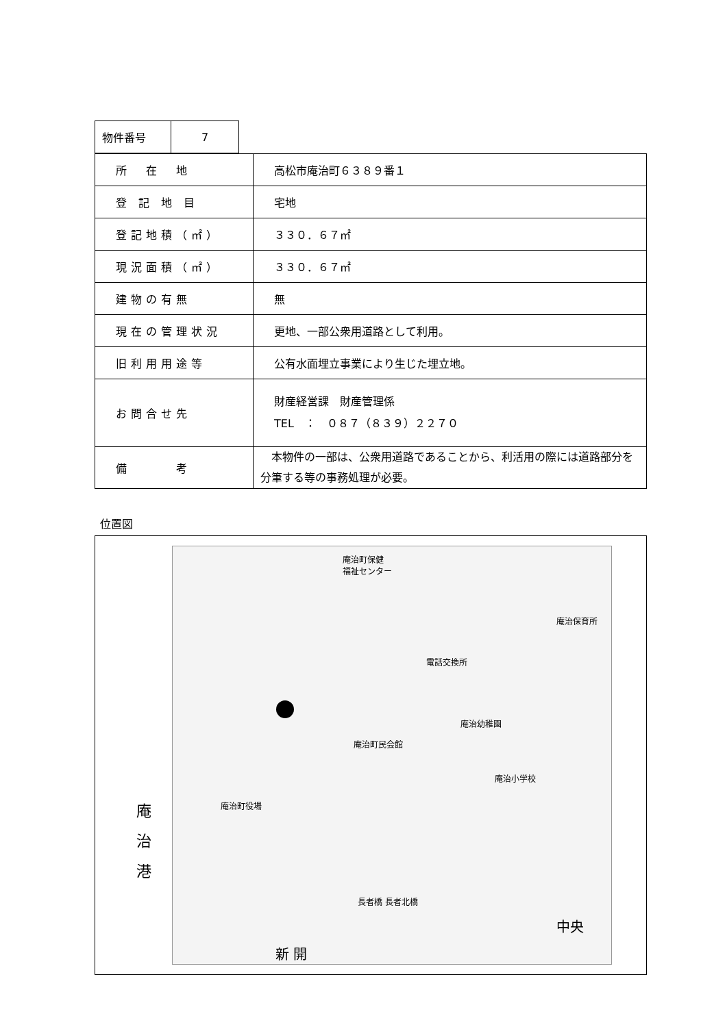| 物件番号 | 7 |
| 所 在 地 | 高松市庵治町６３８９番１ |
| 登 記 地 目 | 宅地 |
| 登記地積（㎡） | ３３０．６７㎡ |
| 現況面積（㎡） | ３３０．６７㎡ |
| 建物の有無 | 無 |
| 現在の管理状況 | 更地、一部公衆用道路として利用。 |
| 旧利用用途等 | 公有水面埋立事業により生じた埋立地。 |
| お問合せ先 | 財産経営課 財産管理係 TEL ： ０８７（８３９）２２７０ |
| 備 考 | 本物件の一部は、公衆用道路であることから、利活用の際には道路部分を分筆する等の事務処理が必要。 |
位置図
庵
治
港
庵治町保健
福祉センター
庵治保育所
電話交換所
庵治幼稚園
庵治町民会館
庵治小学校
庵治町役場
長者橋 長者北橋
新 開
中央